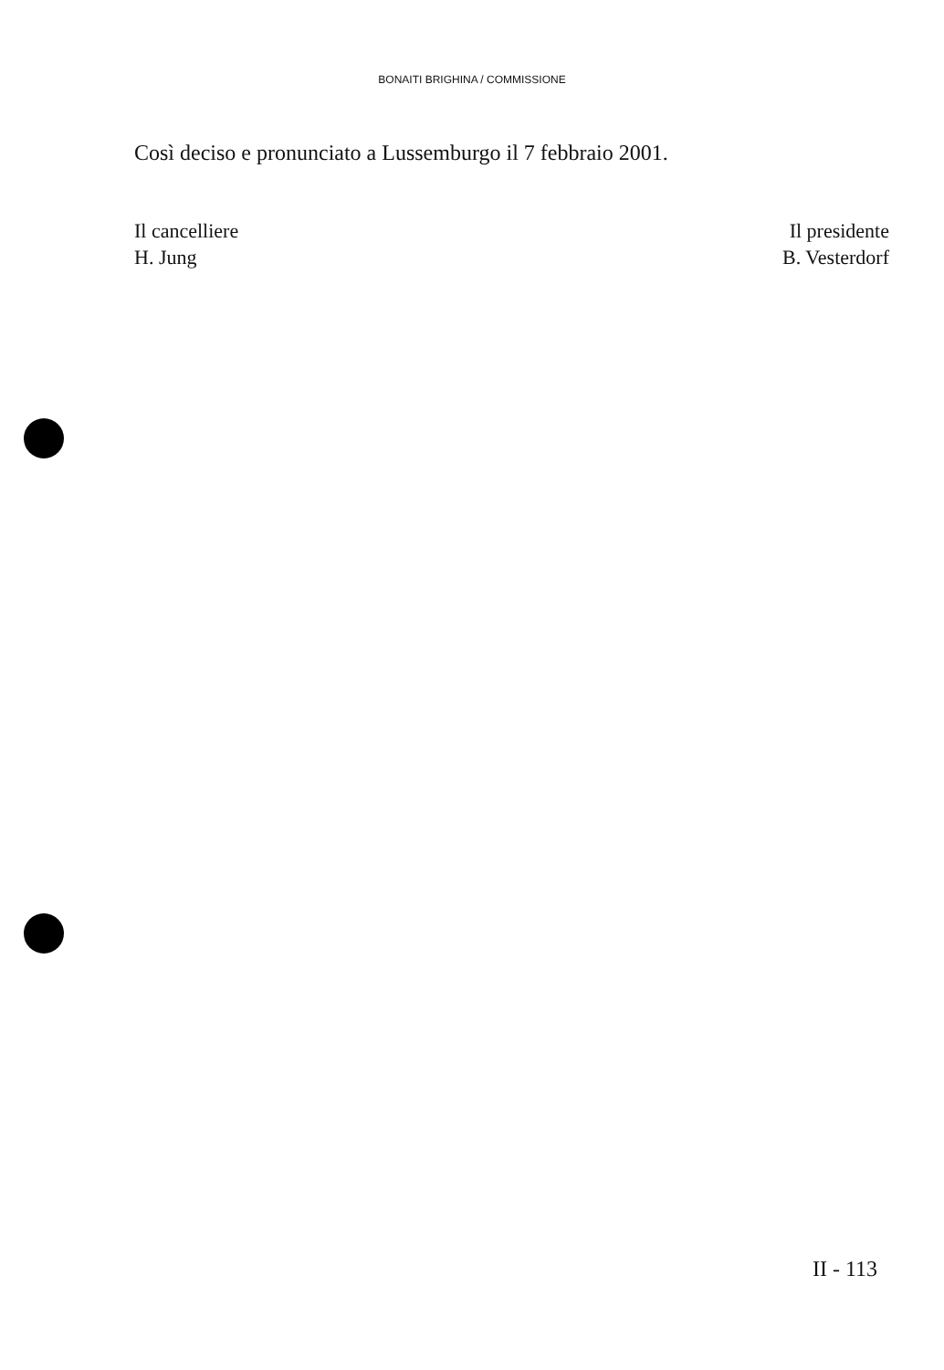BONAITI BRIGHINA / COMMISSIONE
Così deciso e pronunciato a Lussemburgo il 7 febbraio 2001.
Il cancelliere
H. Jung
Il presidente
B. Vesterdorf
II - 113